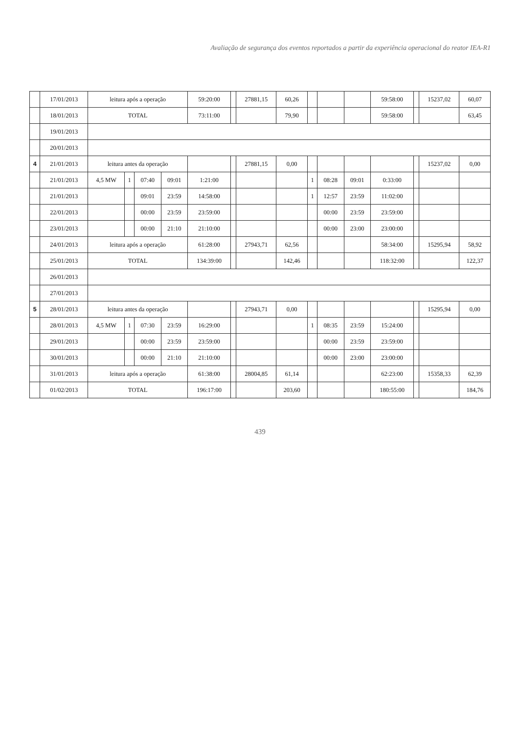Avaliação de segurança dos eventos reportados a partir da experiência operacional do reator IEA-R1
| | 17/01/2013 | leitura após a operação | | | | 59:20:00 | | 27881,15 | 60,26 | | | | 59:58:00 | | 15237,02 | 60,07 |
| | 18/01/2013 | TOTAL | | | | 73:11:00 | | | 79,90 | | | | 59:58:00 | | | 63,45 |
| | 19/01/2013 | | | | | | | | | | | | | | | |
| | 20/01/2013 | | | | | | | | | | | | | | | |
| 4 | 21/01/2013 | leitura antes da operação | | | | | | 27881,15 | 0,00 | | | | | | 15237,02 | 0,00 |
| | 21/01/2013 | 4,5 MW | 1 | 07:40 | 09:01 | 1:21:00 | | | | 1 | 08:28 | 09:01 | 0:33:00 | | | |
| | 21/01/2013 | | | 09:01 | 23:59 | 14:58:00 | | | | 1 | 12:57 | 23:59 | 11:02:00 | | | |
| | 22/01/2013 | | | 00:00 | 23:59 | 23:59:00 | | | | | 00:00 | 23:59 | 23:59:00 | | | |
| | 23/01/2013 | | | 00:00 | 21:10 | 21:10:00 | | | | | 00:00 | 23:00 | 23:00:00 | | | |
| | 24/01/2013 | leitura após a operação | | | | 61:28:00 | | 27943,71 | 62,56 | | | | 58:34:00 | | 15295,94 | 58,92 |
| | 25/01/2013 | TOTAL | | | | 134:39:00 | | | 142,46 | | | | 118:32:00 | | | 122,37 |
| | 26/01/2013 | | | | | | | | | | | | | | | |
| | 27/01/2013 | | | | | | | | | | | | | | | |
| 5 | 28/01/2013 | leitura antes da operação | | | | | | 27943,71 | 0,00 | | | | | | 15295,94 | 0,00 |
| | 28/01/2013 | 4,5 MW | 1 | 07:30 | 23:59 | 16:29:00 | | | | 1 | 08:35 | 23:59 | 15:24:00 | | | |
| | 29/01/2013 | | | 00:00 | 23:59 | 23:59:00 | | | | | 00:00 | 23:59 | 23:59:00 | | | |
| | 30/01/2013 | | | 00:00 | 21:10 | 21:10:00 | | | | | 00:00 | 23:00 | 23:00:00 | | | |
| | 31/01/2013 | leitura após a operação | | | | 61:38:00 | | 28004,85 | 61,14 | | | | 62:23:00 | | 15358,33 | 62,39 |
| | 01/02/2013 | TOTAL | | | | 196:17:00 | | | 203,60 | | | | 180:55:00 | | | 184,76 |
439